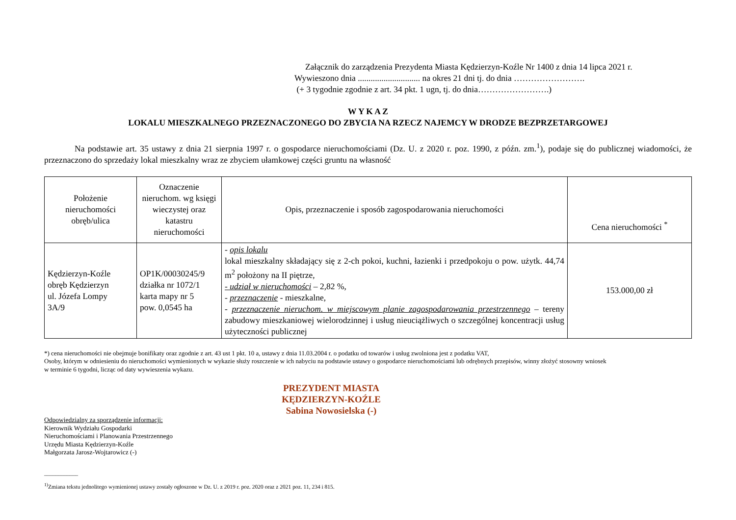Załącznik do zarządzenia Prezydenta Miasta Kędzierzyn-Koźle Nr 1400 z dnia 14 lipca 2021 r.
Wywieszono dnia ............................. na okres 21 dni tj. do dnia …………………….
(+ 3 tygodnie zgodnie z art. 34 pkt. 1 ugn, tj. do dnia…………………….)
W Y K A Z
LOKALU MIESZKALNEGO PRZEZNACZONEGO DO ZBYCIA NA RZECZ NAJEMCY W DRODZE BEZPRZETARGOWEJ
Na podstawie art. 35 ustawy z dnia 21 sierpnia 1997 r. o gospodarce nieruchomościami (Dz. U. z 2020 r. poz. 1990, z późn. zm.<sup>1</sup>), podaje się do publicznej wiadomości, że przeznaczono do sprzedaży lokal mieszkalny wraz ze zbyciem ułamkowej części gruntu na własność
| Położenie nieruchomości obręb/ulica | Oznaczenie nieruchom. wg księgi wieczystej oraz katastru nieruchomości | Opis, przeznaczenie i sposób zagospodarowania nieruchomości | Cena nieruchomości <sup>*</sup> |
| --- | --- | --- | --- |
| Kędzierzyn-Koźle obręb Kędzierzyn ul. Józefa Lompy 3A/9 | OP1K/00030245/9 działka nr 1072/1 karta mapy nr 5 pow. 0,0545 ha | - opis lokalu lokal mieszkalny składający się z 2-ch pokoi, kuchni, łazienki i przedpokoju o pow. użytk. 44,74 m<sup>2</sup> położony na II piętrze, - udział w nieruchomości – 2,82 %, - przeznaczenie - mieszkalne, - przeznaczenie nieruchom. w miejscowym planie zagospodarowania przestrzennego – tereny zabudowy mieszkaniowej wielorodzinnej i usług nieuciążliwych o szczególnej koncentracji usług użyteczności publicznej | 153.000,00 zł |
*) cena nieruchomości nie obejmuje bonifikaty oraz zgodnie z art. 43 ust 1 pkt. 10 a, ustawy z dnia 11.03.2004 r. o podatku od towarów i usług zwolniona jest z podatku VAT,
Osoby, którym w odniesieniu do nieruchomości wymienionych w wykazie służy roszczenie w ich nabyciu na podstawie ustawy o gospodarce nieruchomościami lub odrębnych przepisów, winny złożyć stosowny wniosek
w terminie 6 tygodni, licząc od daty wywieszenia wykazu.
PREZYDENT MIASTA
KĘDZIERZYN-KOŹLE
Sabina Nowosielska (-)
Odpowiedzialny za sporządzenie informacji:
Kierownik Wydziału Gospodarki
Nieruchomościami i Planowania Przestrzennego
Urzędu Miasta Kędzierzyn-Koźle
Małgorzata Jarosz-Wojtarowicz (-)
____________
<sup>1)</sup> Zmiana tekstu jednolitego wymienionej ustawy zostały ogłoszone w Dz. U. z 2019 r. poz. 2020 oraz z 2021 poz. 11, 234 i 815.